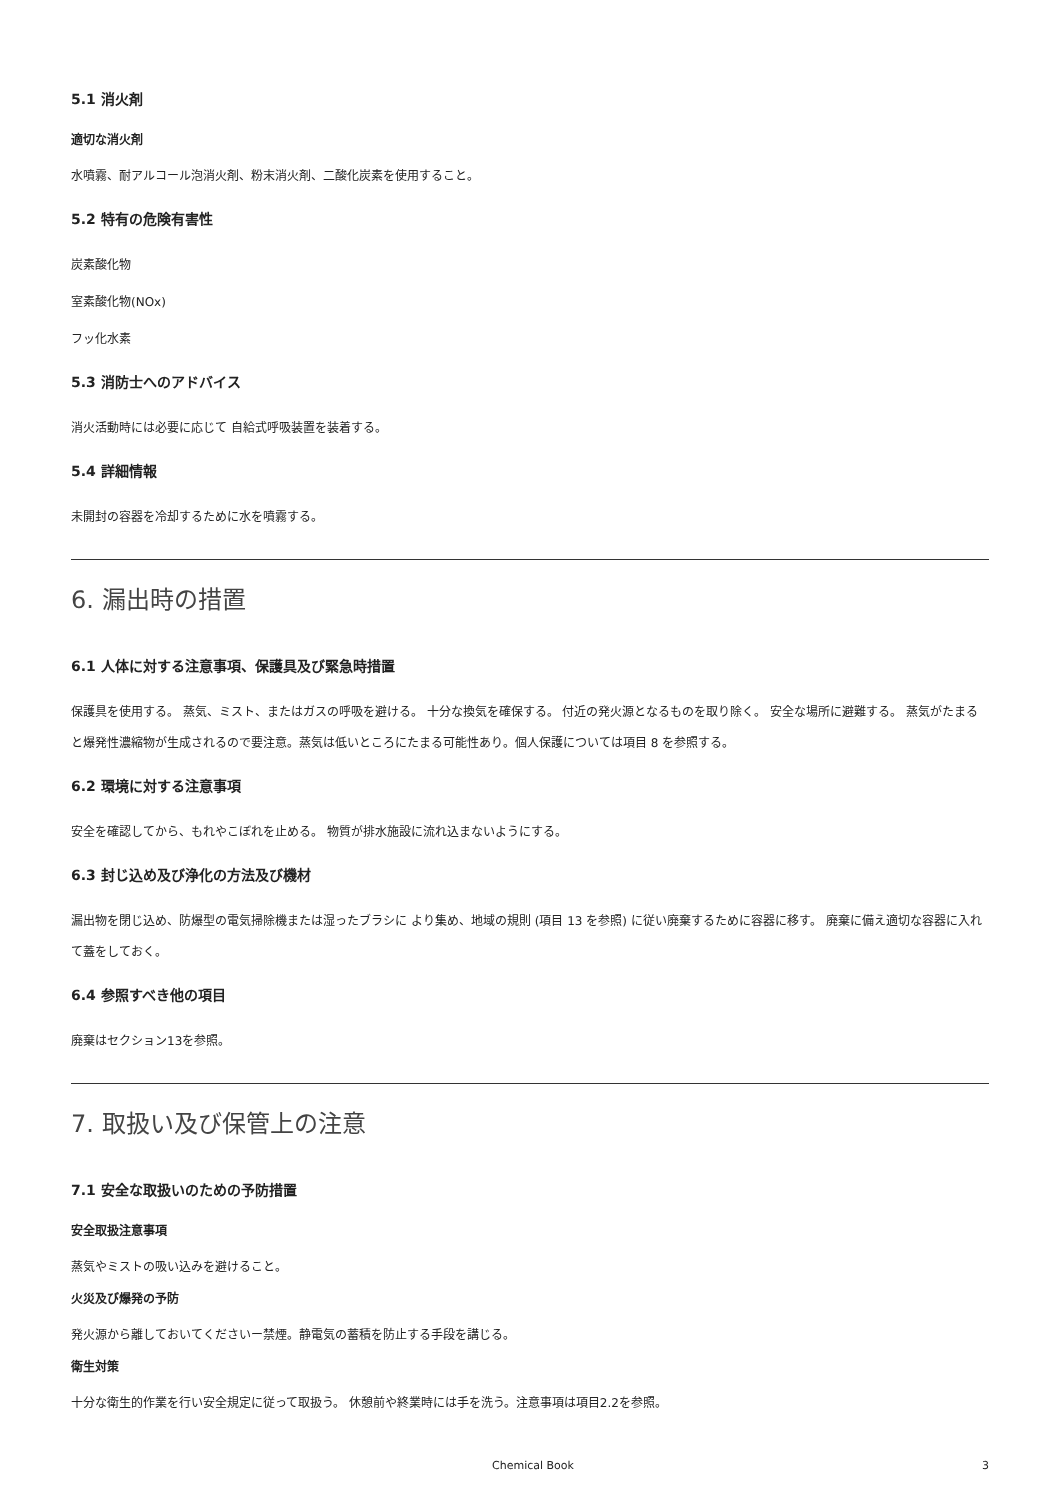5.1 消火剤
適切な消火剤
水噴霧、耐アルコール泡消火剤、粉末消火剤、二酸化炭素を使用すること。
5.2 特有の危険有害性
炭素酸化物
室素酸化物(NOx)
フッ化水素
5.3 消防士へのアドバイス
消火活動時には必要に応じて 自給式呼吸装置を装着する。
5.4 詳細情報
未開封の容器を冷却するために水を噴霧する。
6. 漏出時の措置
6.1 人体に対する注意事項、保護具及び緊急時措置
保護具を使用する。 蒸気、ミスト、またはガスの呼吸を避ける。 十分な換気を確保する。 付近の発火源となるものを取り除く。 安全な場所に避難する。 蒸気がたまると爆発性濃縮物が生成されるので要注意。蒸気は低いところにたまる可能性あり。個人保護については項目 8 を参照する。
6.2 環境に対する注意事項
安全を確認してから、もれやこぼれを止める。 物質が排水施設に流れ込まないようにする。
6.3 封じ込め及び浄化の方法及び機材
漏出物を閉じ込め、防爆型の電気掃除機または湿ったブラシに より集め、地域の規則 (項目 13 を参照) に従い廃棄するために容器に移す。 廃棄に備え適切な容器に入れて蓋をしておく。
6.4 参照すべき他の項目
廃棄はセクション13を参照。
7. 取扱い及び保管上の注意
7.1 安全な取扱いのための予防措置
安全取扱注意事項
蒸気やミストの吸い込みを避けること。
火災及び爆発の予防
発火源から離しておいてくださいー禁煙。静電気の蓄積を防止する手段を講じる。
衛生対策
十分な衛生的作業を行い安全規定に従って取扱う。 休憩前や終業時には手を洗う。注意事項は項目2.2を参照。
Chemical Book 3